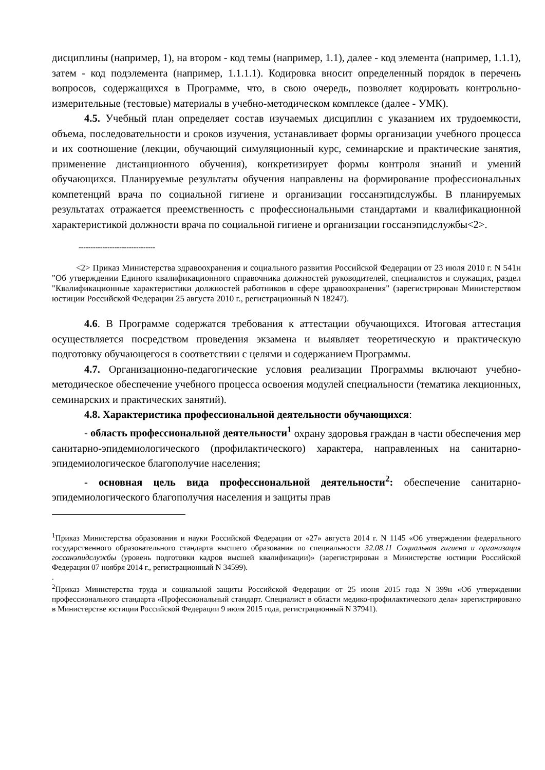дисциплины (например, 1), на втором - код темы (например, 1.1), далее - код элемента (например, 1.1.1), затем - код подэлемента (например, 1.1.1.1). Кодировка вносит определенный порядок в перечень вопросов, содержащихся в Программе, что, в свою очередь, позволяет кодировать контрольно-измерительные (тестовые) материалы в учебно-методическом комплексе (далее - УМК).
4.5. Учебный план определяет состав изучаемых дисциплин с указанием их трудоемкости, объема, последовательности и сроков изучения, устанавливает формы организации учебного процесса и их соотношение (лекции, обучающий симуляционный курс, семинарские и практические занятия, применение дистанционного обучения), конкретизирует формы контроля знаний и умений обучающихся. Планируемые результаты обучения направлены на формирование профессиональных компетенций врача по социальной гигиене и организации госсанэпидслужбы. В планируемых результатах отражается преемственность с профессиональными стандартами и квалификационной характеристикой должности врача по социальной гигиене и организации госсанэпидслужбы<2>.
--------------------------------
<2> Приказ Министерства здравоохранения и социального развития Российской Федерации от 23 июля 2010 г. N 541н "Об утверждении Единого квалификационного справочника должностей руководителей, специалистов и служащих, раздел "Квалификационные характеристики должностей работников в сфере здравоохранения" (зарегистрирован Министерством юстиции Российской Федерации 25 августа 2010 г., регистрационный N 18247).
4.6. В Программе содержатся требования к аттестации обучающихся. Итоговая аттестация осуществляется посредством проведения экзамена и выявляет теоретическую и практическую подготовку обучающегося в соответствии с целями и содержанием Программы.
4.7. Организационно-педагогические условия реализации Программы включают учебно-методическое обеспечение учебного процесса освоения модулей специальности (тематика лекционных, семинарских и практических занятий).
4.8. Характеристика профессиональной деятельности обучающихся:
- область профессиональной деятельности<sup>1</sup> охрану здоровья граждан в части обеспечения мер санитарно-эпидемиологического (профилактического) характера, направленных на санитарно-эпидемиологическое благополучие населения;
- основная цель вида профессиональной деятельности<sup>2</sup>: обеспечение санитарно-эпидемиологического благополучия населения и защиты прав
<sup>1</sup> Приказ Министерства образования и науки Российской Федерации от «27» августа 2014 г. N 1145 «Об утверждении федерального государственного образовательного стандарта высшего образования по специальности 32.08.11 Социальная гигиена и организация госсанэпидслужбы (уровень подготовки кадров высшей квалификации)» (зарегистрирован в Министерстве юстиции Российской Федерации 07 ноября 2014 г., регистрационный N 34599).
.
<sup>2</sup> Приказ Министерства труда и социальной защиты Российской Федерации от 25 июня 2015 года N 399н «Об утверждении профессионального стандарта «Профессиональный стандарт. Специалист в области медико-профилактического дела» зарегистрировано в Министерстве юстиции Российской Федерации 9 июля 2015 года, регистрационный N 37941).